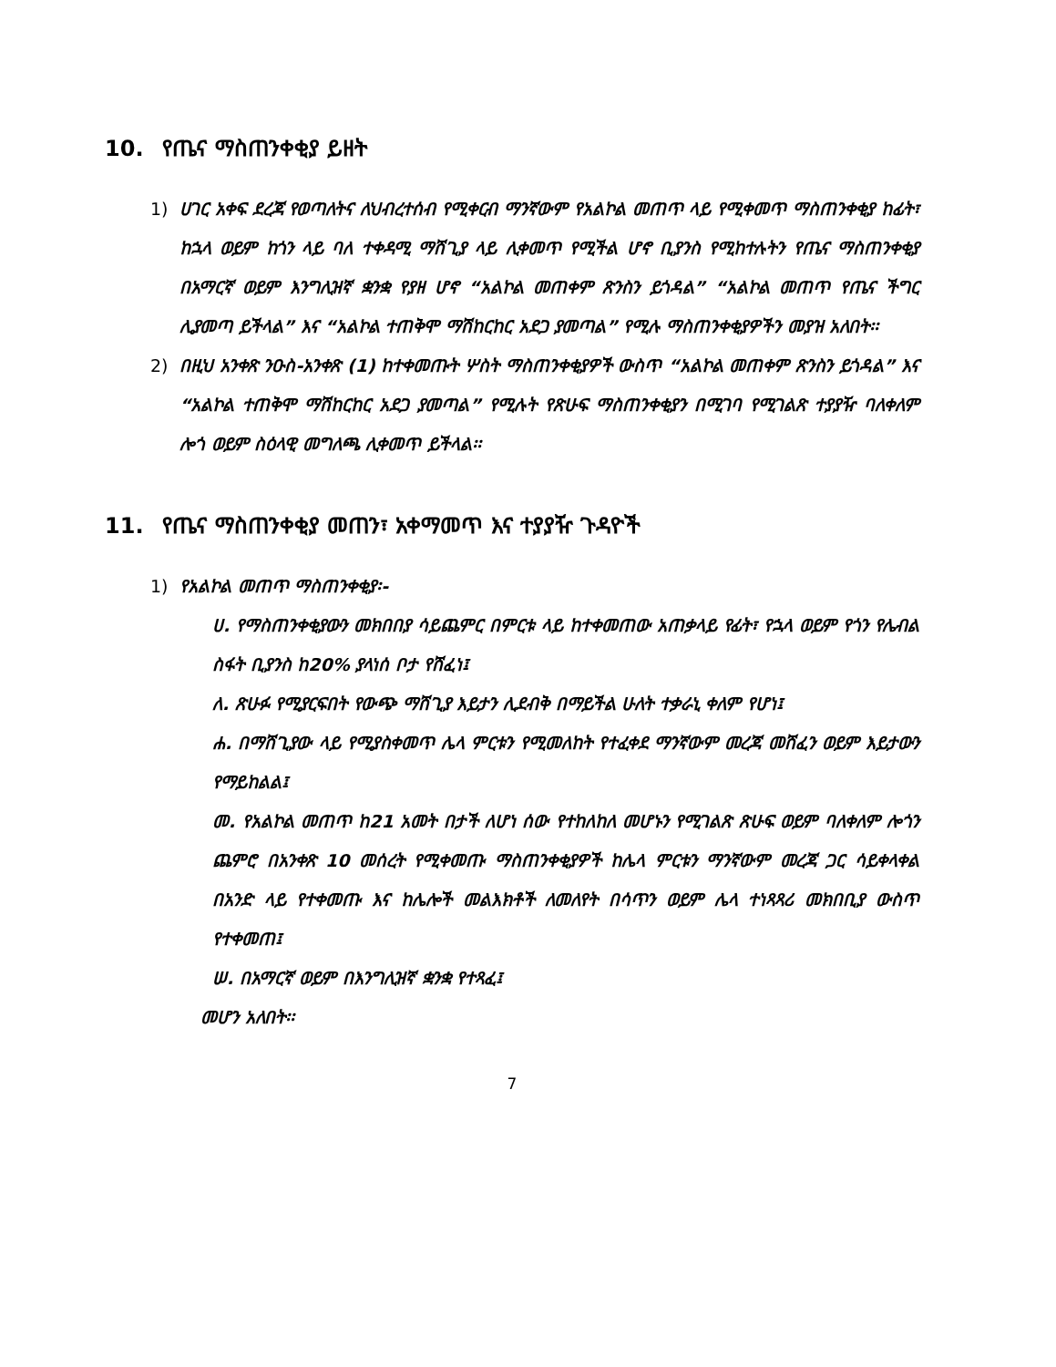10. የጤና ማስጠንቀቂያ ይዘት
1) ሀገር አቀፍ ደረጃ የወጣለትና ለህብረተሰብ የሚቀርብ ማንኛውም የአልኮል መጠጥ ላይ የሚቀመጥ ማስጠንቀቂያ ከፊት፣ ከኋላ ወይም ከጎን ላይ ባለ ተቀዳሚ ማሸጊያ ላይ ሊቀመጥ የሚችል ሆኖ ቢያንስ የሚከተሉትን የጤና ማስጠንቀቂያ በአማርኛ ወይም እንግሊዝኛ ቋንቋ የያዘ ሆኖ “አልኮል መጠቀም ጽንስን ይጎዳል” “አልኮል መጠጥ የጤና ችግር ሊያመጣ ይችላል” እና “አልኮል ተጠቅሞ ማሽከርከር አደጋ ያመጣል” የሚሉ ማስጠንቀቂያዎችን መያዝ አለበት፡፡
2) በዚህ አንቀጽ ንዑስ-አንቀጽ (1) ከተቀመጡት ሦስት ማስጠንቀቂያዎች ውስጥ “አልኮል መጠቀም ጽንስን ይጎዳል” እና “አልኮል ተጠቅሞ ማሽከርከር አደጋ ያመጣል” የሚሉት የጽሁፍ ማስጠንቀቂያን በሚገባ የሚገልጽ ተያያዥ ባለቀለም ሎጎ ወይም ስዕላዊ መግለጫ ሊቀመጥ ይችላል፡፡
11. የጤና ማስጠንቀቂያ መጠን፣ አቀማመጥ እና ተያያዥ ጉዳዮች
1) የአልኮል መጠጥ ማስጠንቀቂያ፡-
ሀ. የማስጠንቀቂያውን መክበበያ ሳይጨምር በምርቱ ላይ ከተቀመጠው አጠቃላይ የፊት፣ የኋላ ወይም የጎን የሌብል ስፋት ቢያንስ ከ20% ያላነሰ ቦታ የሸፈነ፤
ለ. ጽሁፉ የሚያርፍበት የውጭ ማሸጊያ እይታን ሊደብቅ በማይችል ሁለት ተቃራኒ ቀለም የሆነ፤
ሐ. በማሸጊያው ላይ የሚያስቀመጥ ሌላ ምርቱን የሚመለከት የተፈቀደ ማንኛውም መረጃ መሸፈን ወይም እይታውን የማይከልል፤
መ. የአልኮል መጠጥ ከ21 አመት በታች ለሆነ ሰው የተከለከለ መሆኑን የሚገልጽ ጽሁፍ ወይም ባለቀለም ሎጎን ጨምሮ በአንቀጽ 10 መሰረት የሚቀመጡ ማስጠንቀቂያዎች ከሌላ ምርቱን ማንኛውም መረጃ ጋር ሳይቀላቀል በአንድ ላይ የተቀመጡ እና ከሌሎች መልእክቶች ለመለየት በሳጥን ወይም ሌላ ተነጻጻሪ መክበቢያ ውስጥ የተቀመጠ፤
ሠ. በአማርኛ ወይም በእንግሊዝኛ ቋንቋ የተጻፈ፤
መሆን አለበት፡፡
7